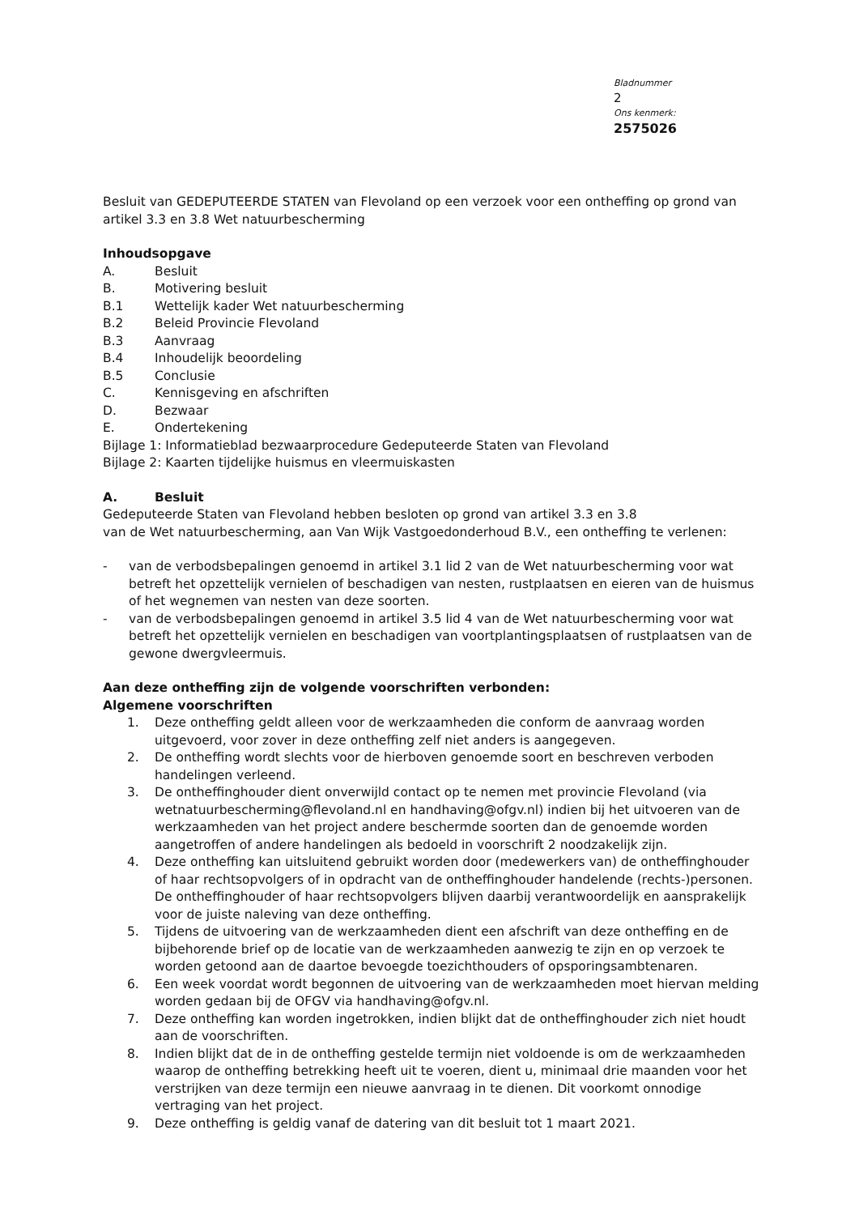Bladnummer
2
Ons kenmerk:
2575026
Besluit van GEDEPUTEERDE STATEN van Flevoland op een verzoek voor een ontheffing op grond van artikel 3.3 en 3.8 Wet natuurbescherming
Inhoudsopgave
A. Besluit
B. Motivering besluit
B.1 Wettelijk kader Wet natuurbescherming
B.2 Beleid Provincie Flevoland
B.3 Aanvraag
B.4 Inhoudelijk beoordeling
B.5 Conclusie
C. Kennisgeving en afschriften
D. Bezwaar
E. Ondertekening
Bijlage 1: Informatieblad bezwaarprocedure Gedeputeerde Staten van Flevoland
Bijlage 2: Kaarten tijdelijke huismus en vleermuiskasten
A. Besluit
Gedeputeerde Staten van Flevoland hebben besloten op grond van artikel 3.3 en 3.8
van de Wet natuurbescherming, aan Van Wijk Vastgoedonderhoud B.V., een ontheffing te verlenen:
- van de verbodsbepalingen genoemd in artikel 3.1 lid 2 van de Wet natuurbescherming voor wat betreft het opzettelijk vernielen of beschadigen van nesten, rustplaatsen en eieren van de huismus of het wegnemen van nesten van deze soorten.
- van de verbodsbepalingen genoemd in artikel 3.5 lid 4 van de Wet natuurbescherming voor wat betreft het opzettelijk vernielen en beschadigen van voortplantingsplaatsen of rustplaatsen van de gewone dwergvleermuis.
Aan deze ontheffing zijn de volgende voorschriften verbonden:
Algemene voorschriften
1. Deze ontheffing geldt alleen voor de werkzaamheden die conform de aanvraag worden uitgevoerd, voor zover in deze ontheffing zelf niet anders is aangegeven.
2. De ontheffing wordt slechts voor de hierboven genoemde soort en beschreven verboden handelingen verleend.
3. De ontheffinghouder dient onverwijld contact op te nemen met provincie Flevoland (via wetnatuurbescherming@flevoland.nl en handhaving@ofgv.nl) indien bij het uitvoeren van de werkzaamheden van het project andere beschermde soorten dan de genoemde worden aangetroffen of andere handelingen als bedoeld in voorschrift 2 noodzakelijk zijn.
4. Deze ontheffing kan uitsluitend gebruikt worden door (medewerkers van) de ontheffinghouder of haar rechtsopvolgers of in opdracht van de ontheffinghouder handelende (rechts-)personen. De ontheffinghouder of haar rechtsopvolgers blijven daarbij verantwoordelijk en aansprakelijk voor de juiste naleving van deze ontheffing.
5. Tijdens de uitvoering van de werkzaamheden dient een afschrift van deze ontheffing en de bijbehorende brief op de locatie van de werkzaamheden aanwezig te zijn en op verzoek te worden getoond aan de daartoe bevoegde toezichthouders of opsporingsambtenaren.
6. Een week voordat wordt begonnen de uitvoering van de werkzaamheden moet hiervan melding worden gedaan bij de OFGV via handhaving@ofgv.nl.
7. Deze ontheffing kan worden ingetrokken, indien blijkt dat de ontheffinghouder zich niet houdt aan de voorschriften.
8. Indien blijkt dat de in de ontheffing gestelde termijn niet voldoende is om de werkzaamheden waarop de ontheffing betrekking heeft uit te voeren, dient u, minimaal drie maanden voor het verstrijken van deze termijn een nieuwe aanvraag in te dienen. Dit voorkomt onnodige vertraging van het project.
9. Deze ontheffing is geldig vanaf de datering van dit besluit tot 1 maart 2021.